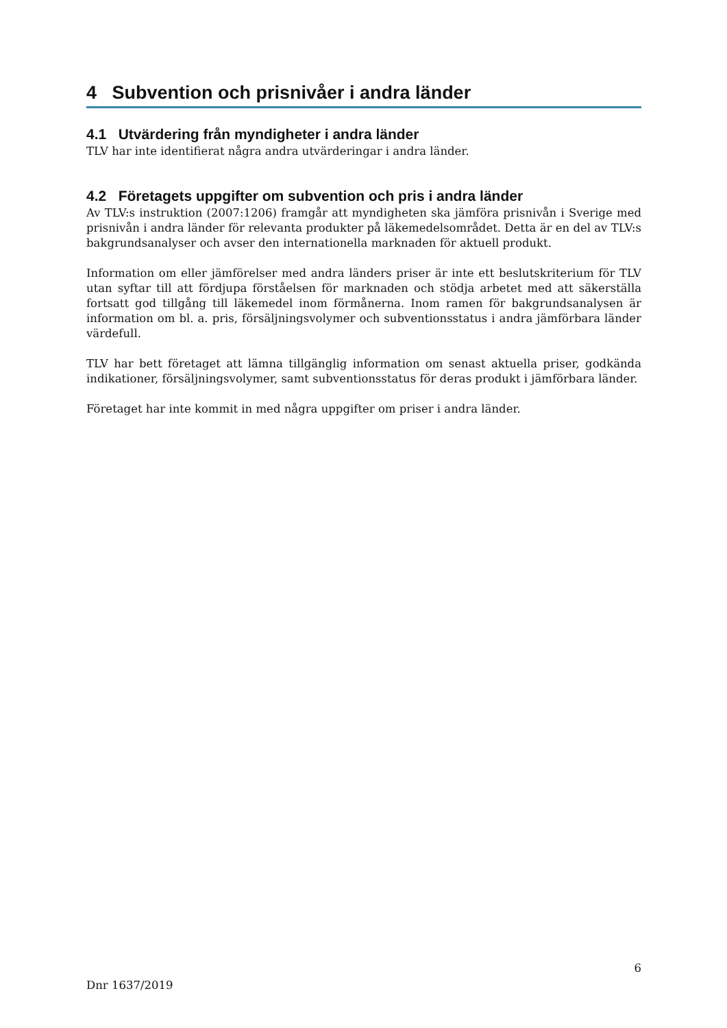4 Subvention och prisnivåer i andra länder
4.1 Utvärdering från myndigheter i andra länder
TLV har inte identifierat några andra utvärderingar i andra länder.
4.2 Företagets uppgifter om subvention och pris i andra länder
Av TLV:s instruktion (2007:1206) framgår att myndigheten ska jämföra prisnivån i Sverige med prisnivån i andra länder för relevanta produkter på läkemedelsområdet. Detta är en del av TLV:s bakgrundsanalyser och avser den internationella marknaden för aktuell produkt.
Information om eller jämförelser med andra länders priser är inte ett beslutskriterium för TLV utan syftar till att fördjupa förståelsen för marknaden och stödja arbetet med att säkerställa fortsatt god tillgång till läkemedel inom förmånerna. Inom ramen för bakgrundsanalysen är information om bl. a. pris, försäljningsvolymer och subventionsstatus i andra jämförbara länder värdefull.
TLV har bett företaget att lämna tillgänglig information om senast aktuella priser, godkända indikationer, försäljningsvolymer, samt subventionsstatus för deras produkt i jämförbara länder.
Företaget har inte kommit in med några uppgifter om priser i andra länder.
6
Dnr 1637/2019